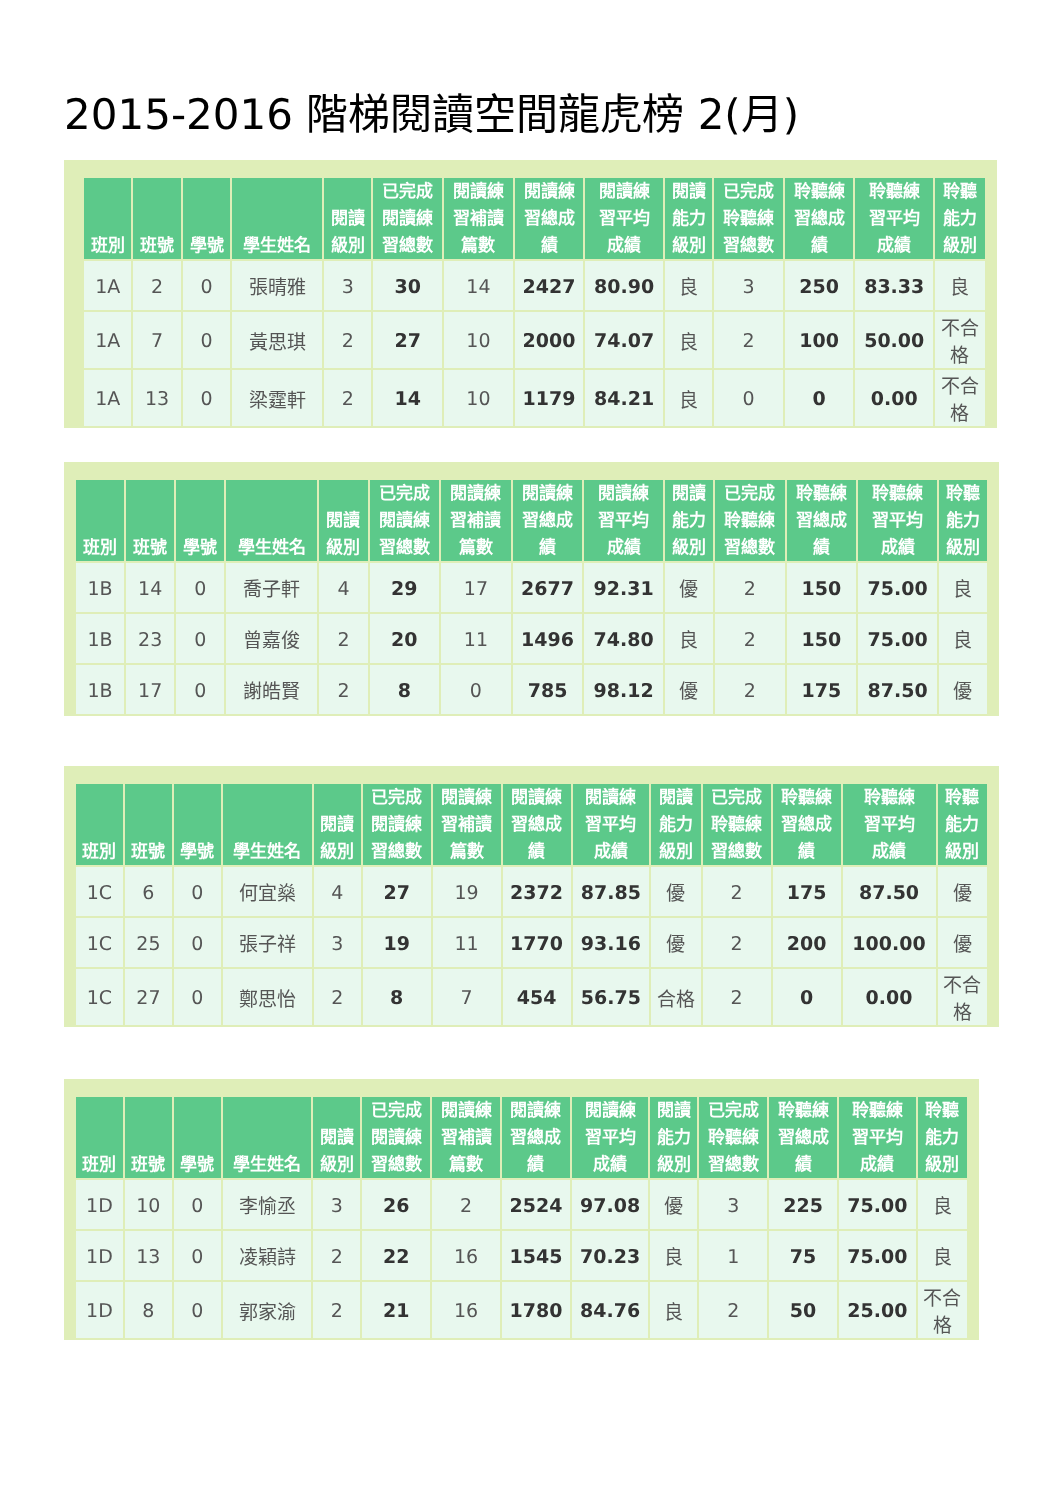2015-2016 階梯閱讀空間龍虎榜 2(月)
| 班別 | 班號 | 學號 | 學生姓名 | 閱讀 級別 | 已完成 閱讀練 習總數 | 閱讀練 習補讀 篇數 | 閱讀練 習總成 績 | 閱讀練 習平均 成績 | 閱讀 能力 級別 | 已完成 聆聽練 習總數 | 聆聽練 習總成 績 | 聆聽練 習平均 成績 | 聆聽 能力 級別 |
| --- | --- | --- | --- | --- | --- | --- | --- | --- | --- | --- | --- | --- | --- |
| 1A | 2 | 0 | 張晴雅 | 3 | 30 | 14 | 2427 | 80.90 | 良 | 3 | 250 | 83.33 | 良 |
| 1A | 7 | 0 | 黃思琪 | 2 | 27 | 10 | 2000 | 74.07 | 良 | 2 | 100 | 50.00 | 不合 格 |
| 1A | 13 | 0 | 梁霆軒 | 2 | 14 | 10 | 1179 | 84.21 | 良 | 0 | 0 | 0.00 | 不合 格 |
| 班別 | 班號 | 學號 | 學生姓名 | 閱讀 級別 | 已完成 閱讀練 習總數 | 閱讀練 習補讀 篇數 | 閱讀練 習總成 績 | 閱讀練 習平均 成績 | 閱讀 能力 級別 | 已完成 聆聽練 習總數 | 聆聽練 習總成 績 | 聆聽練 習平均 成績 | 聆聽 能力 級別 |
| --- | --- | --- | --- | --- | --- | --- | --- | --- | --- | --- | --- | --- | --- |
| 1B | 14 | 0 | 喬子軒 | 4 | 29 | 17 | 2677 | 92.31 | 優 | 2 | 150 | 75.00 | 良 |
| 1B | 23 | 0 | 曾嘉俊 | 2 | 20 | 11 | 1496 | 74.80 | 良 | 2 | 150 | 75.00 | 良 |
| 1B | 17 | 0 | 謝皓賢 | 2 | 8 | 0 | 785 | 98.12 | 優 | 2 | 175 | 87.50 | 優 |
| 班別 | 班號 | 學號 | 學生姓名 | 閱讀 級別 | 已完成 閱讀練 習總數 | 閱讀練 習補讀 篇數 | 閱讀練 習總成 績 | 閱讀練 習平均 成績 | 閱讀 能力 級別 | 已完成 聆聽練 習總數 | 聆聽練 習總成 績 | 聆聽練 習平均 成績 | 聆聽 能力 級別 |
| --- | --- | --- | --- | --- | --- | --- | --- | --- | --- | --- | --- | --- | --- |
| 1C | 6 | 0 | 何宜燊 | 4 | 27 | 19 | 2372 | 87.85 | 優 | 2 | 175 | 87.50 | 優 |
| 1C | 25 | 0 | 張子祥 | 3 | 19 | 11 | 1770 | 93.16 | 優 | 2 | 200 | 100.00 | 優 |
| 1C | 27 | 0 | 鄭思怡 | 2 | 8 | 7 | 454 | 56.75 | 合格 | 2 | 0 | 0.00 | 不合 格 |
| 班別 | 班號 | 學號 | 學生姓名 | 閱讀 級別 | 已完成 閱讀練 習總數 | 閱讀練 習補讀 篇數 | 閱讀練 習總成 績 | 閱讀練 習平均 成績 | 閱讀 能力 級別 | 已完成 聆聽練 習總數 | 聆聽練 習總成 績 | 聆聽練 習平均 成績 | 聆聽 能力 級別 |
| --- | --- | --- | --- | --- | --- | --- | --- | --- | --- | --- | --- | --- | --- |
| 1D | 10 | 0 | 李愉丞 | 3 | 26 | 2 | 2524 | 97.08 | 優 | 3 | 225 | 75.00 | 良 |
| 1D | 13 | 0 | 凌穎詩 | 2 | 22 | 16 | 1545 | 70.23 | 良 | 1 | 75 | 75.00 | 良 |
| 1D | 8 | 0 | 郭家渝 | 2 | 21 | 16 | 1780 | 84.76 | 良 | 2 | 50 | 25.00 | 不合 格 |